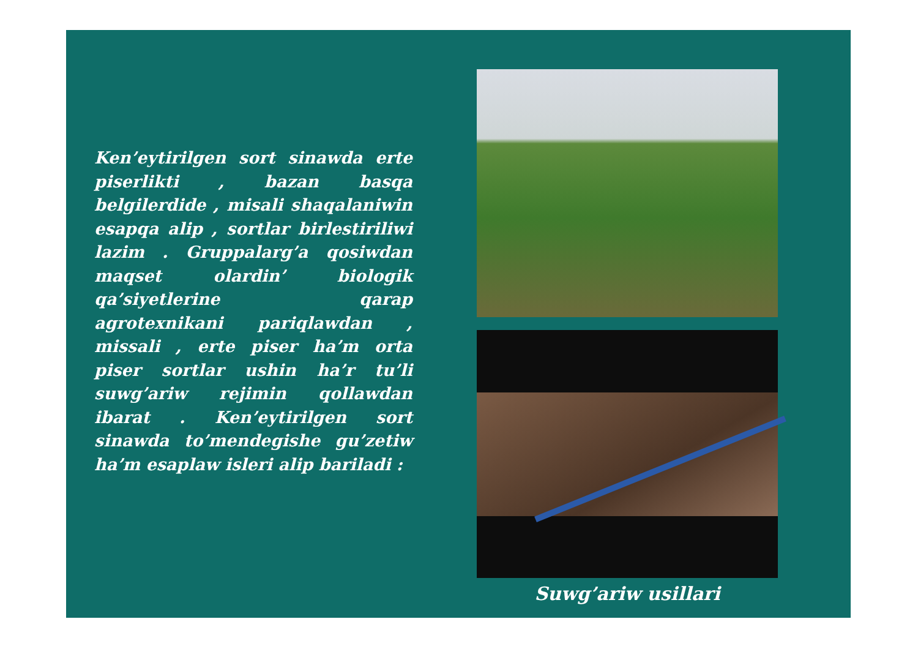Ken’eytirilgen sort sinawda erte piserlikti , bazan basqa belgilerdide , misali shaqalaniwin esapqa alip , sortlar birlestiriliwi lazim . Gruppalarg’a qosiwdan maqset olardin’ biologik qa’siyetlerine qarap agrotexnikani pariqlawdan , missali , erte piser ha’m orta piser sortlar ushin ha’r tu’li suwg’ariw rejimin qollawdan ibarat . Ken’eytirilgen sort sinawda to’mendegishe gu’zetiw ha’m esaplaw isleri alip bariladi :
Suwg’ariw usillari